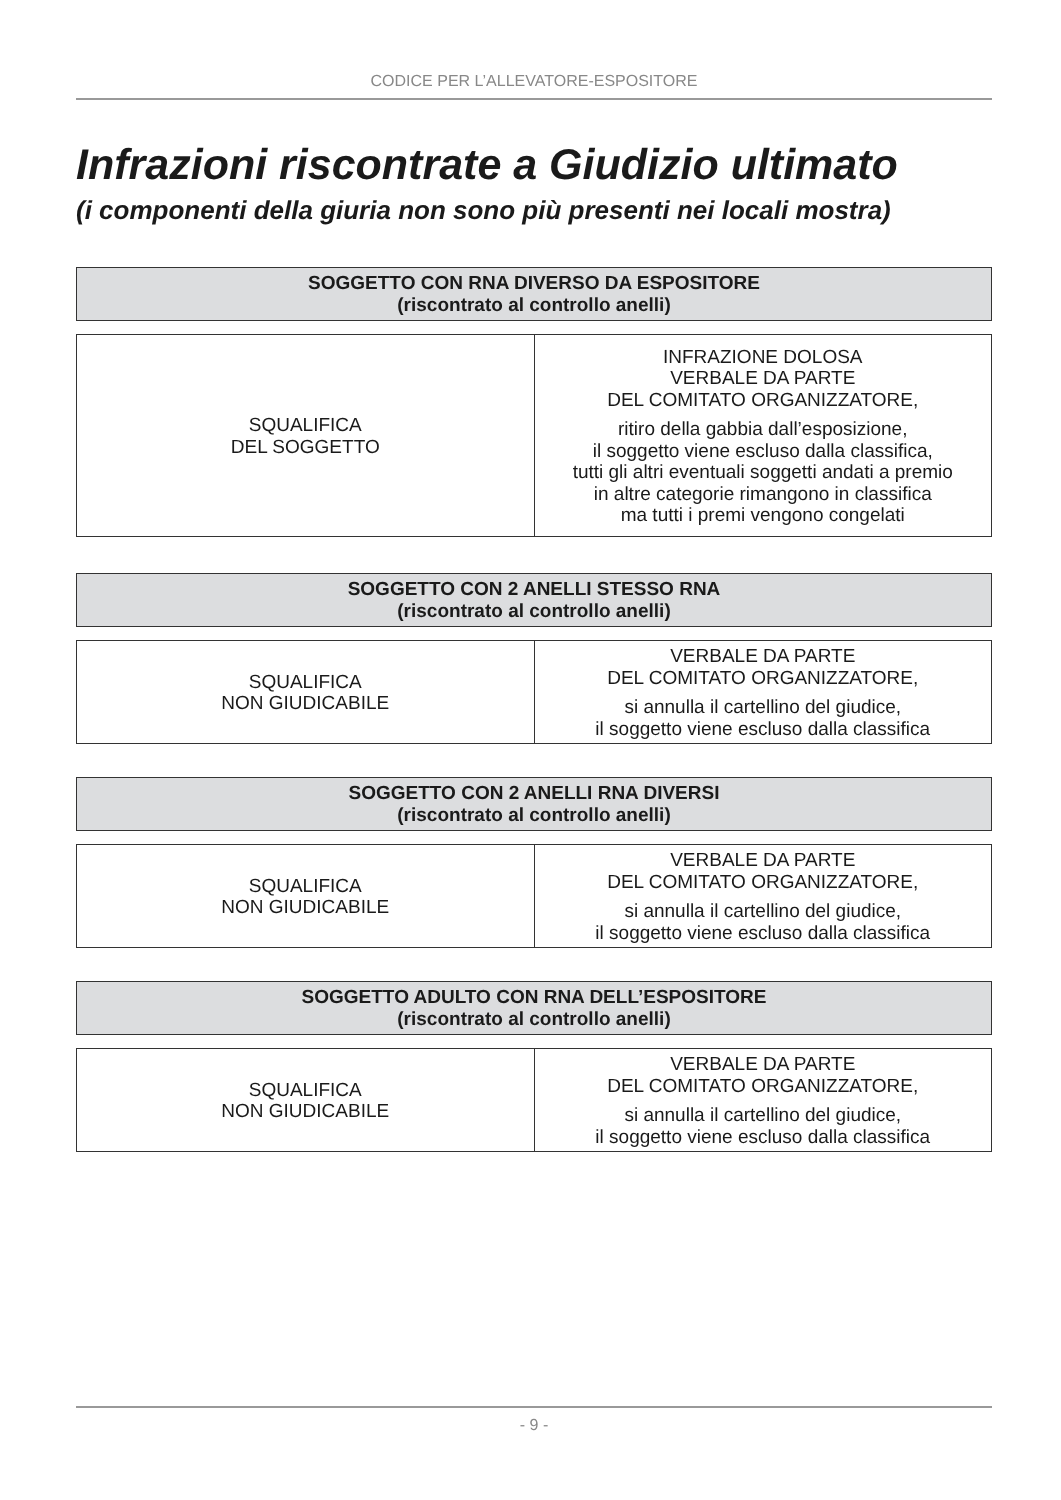CODICE PER L’ALLEVATORE-ESPOSITORE
Infrazioni riscontrate a Giudizio ultimato
(i componenti della giuria non sono più presenti nei locali mostra)
SOGGETTO CON RNA DIVERSO DA ESPOSITORE
(riscontrato al controllo anelli)
| SQUALIFICA DEL SOGGETTO | INFRAZIONE DOLOSA VERBALE DA PARTE DEL COMITATO ORGANIZZATORE, ritiro della gabbia dall’esposizione, il soggetto viene escluso dalla classifica, tutti gli altri eventuali soggetti andati a premio in altre categorie rimangono in classifica ma tutti i premi vengono congelati |
SOGGETTO CON 2 ANELLI STESSO RNA
(riscontrato al controllo anelli)
| SQUALIFICA NON GIUDICABILE | VERBALE DA PARTE DEL COMITATO ORGANIZZATORE, si annulla il cartellino del giudice, il soggetto viene escluso dalla classifica |
SOGGETTO CON 2 ANELLI RNA DIVERSI
(riscontrato al controllo anelli)
| SQUALIFICA NON GIUDICABILE | VERBALE DA PARTE DEL COMITATO ORGANIZZATORE, si annulla il cartellino del giudice, il soggetto viene escluso dalla classifica |
SOGGETTO ADULTO CON RNA DELL’ESPOSITORE
(riscontrato al controllo anelli)
| SQUALIFICA NON GIUDICABILE | VERBALE DA PARTE DEL COMITATO ORGANIZZATORE, si annulla il cartellino del giudice, il soggetto viene escluso dalla classifica |
- 9 -